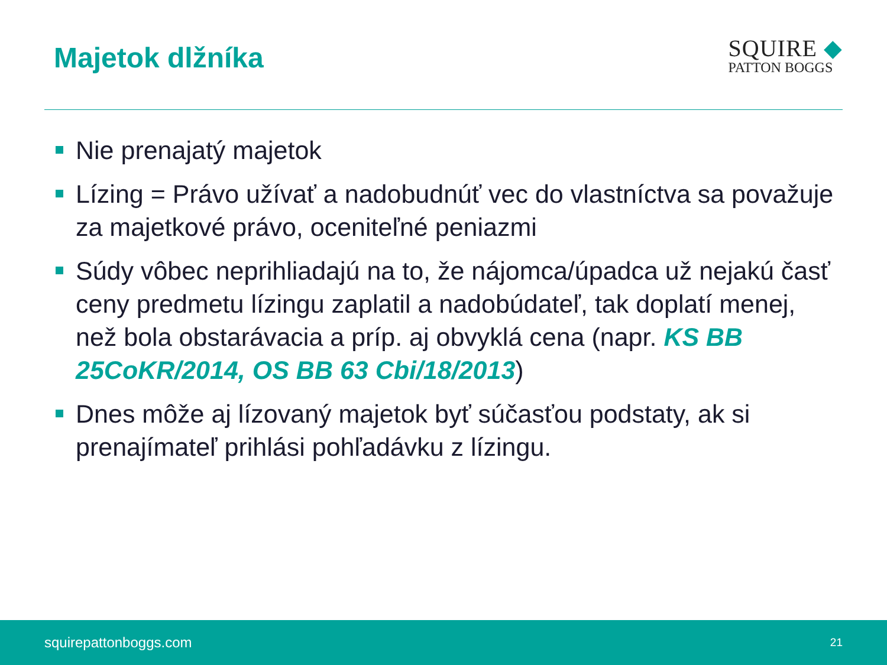Majetok dlžníka
SQUIRE ◆
PATTON BOGGS
Nie prenajatý majetok
Lízing = Právo užívať a nadobudnúť vec do vlastníctva sa považuje za majetkové právo, oceniteľné peniazmi
Súdy vôbec neprihliadajú na to, že nájomca/úpadca už nejakú časť ceny predmetu lízingu zaplatil a nadobúdateľ, tak doplatí menej, než bola obstarávacia a príp. aj obvyklá cena (napr. KS BB 25CoKR/2014, OS BB 63 Cbi/18/2013)
Dnes môže aj lízovaný majetok byť súčasťou podstaty, ak si prenajímateľ prihlási pohľadávku z lízingu.
squirepattonboggs.com 21